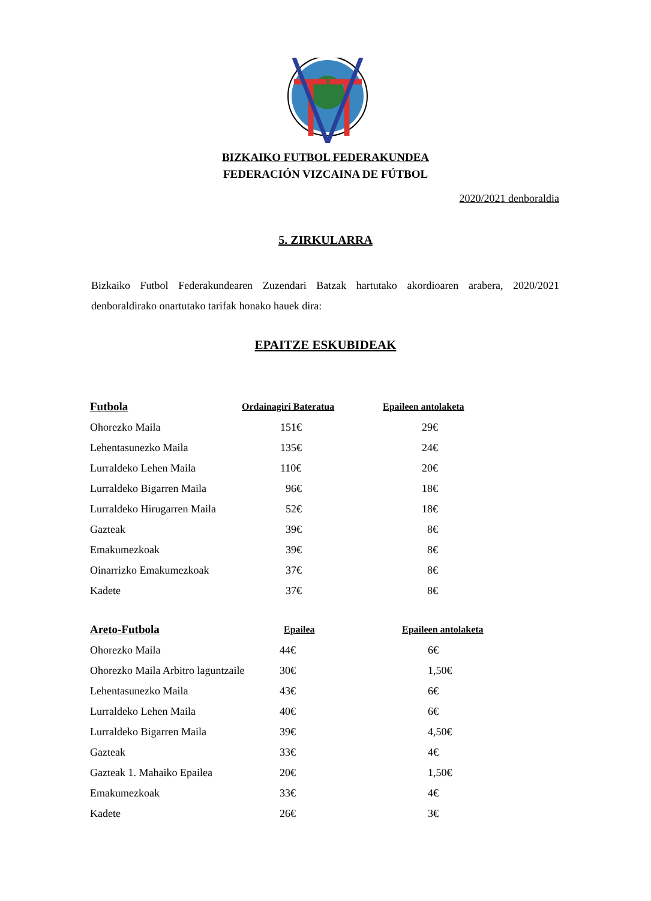BIZKAIKO FUTBOL FEDERAKUNDEA
FEDERACIÓN VIZCAINA DE FÚTBOL
2020/2021 denboraldia
5. ZIRKULARRA
Bizkaiko Futbol Federakundearen Zuzendari Batzak hartutako akordioaren arabera, 2020/2021 denboraldirako onartutako tarifak honako hauek dira:
EPAITZE ESKUBIDEAK
| Futbola | Ordainagiri Bateratua | Epaileen antolaketa |
| --- | --- | --- |
| Ohorezko Maila | 151€ | 29€ |
| Lehentasunezko Maila | 135€ | 24€ |
| Lurraldeko Lehen Maila | 110€ | 20€ |
| Lurraldeko Bigarren Maila | 96€ | 18€ |
| Lurraldeko Hirugarren Maila | 52€ | 18€ |
| Gazteak | 39€ | 8€ |
| Emakumezkoak | 39€ | 8€ |
| Oinarrizko Emakumezkoak | 37€ | 8€ |
| Kadete | 37€ | 8€ |
| Areto-Futbola | Epailea | Epaileen antolaketa |
| --- | --- | --- |
| Ohorezko Maila | 44€ | 6€ |
| Ohorezko Maila Arbitro laguntzaile | 30€ | 1,50€ |
| Lehentasunezko Maila | 43€ | 6€ |
| Lurraldeko Lehen Maila | 40€ | 6€ |
| Lurraldeko Bigarren Maila | 39€ | 4,50€ |
| Gazteak | 33€ | 4€ |
| Gazteak 1. Mahaiko Epailea | 20€ | 1,50€ |
| Emakumezkoak | 33€ | 4€ |
| Kadete | 26€ | 3€ |